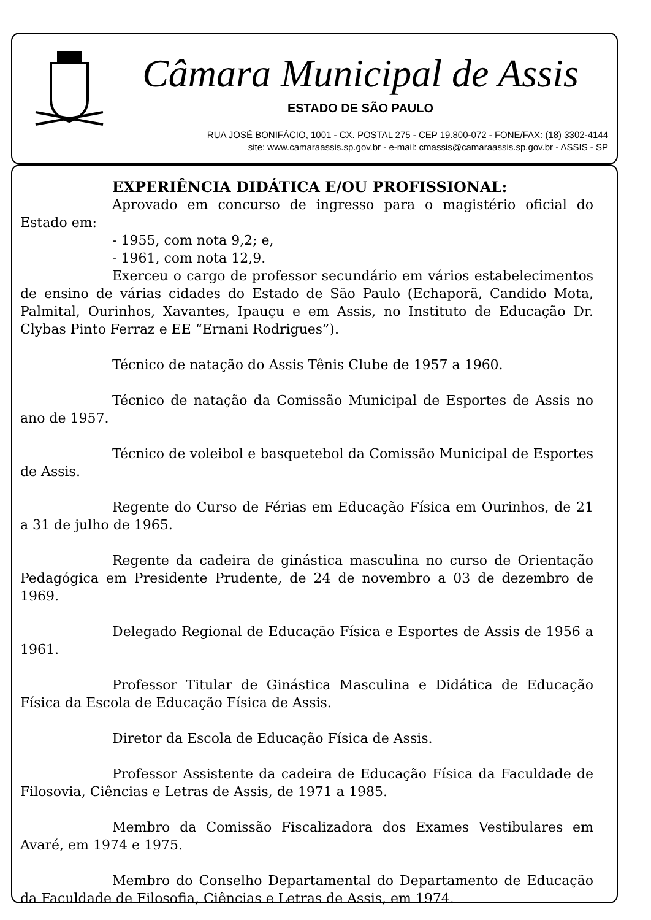Câmara Municipal de Assis
ESTADO DE SÃO PAULO
RUA JOSÉ BONIFÁCIO, 1001 - CX. POSTAL 275 - CEP 19.800-072 - FONE/FAX: (18) 3302-4144
site: www.camaraassis.sp.gov.br - e-mail: cmassis@camaraassis.sp.gov.br - ASSIS - SP
EXPERIÊNCIA DIDÁTICA E/OU PROFISSIONAL:
Aprovado em concurso de ingresso para o magistério oficial do Estado em:
- 1955, com nota 9,2; e,
- 1961, com nota 12,9.
Exerceu o cargo de professor secundário em vários estabelecimentos de ensino de várias cidades do Estado de São Paulo (Echaporã, Candido Mota, Palmital, Ourinhos, Xavantes, Ipauçu e em Assis, no Instituto de Educação Dr. Clybas Pinto Ferraz e EE “Ernani Rodrigues”).
Técnico de natação do Assis Tênis Clube de 1957 a 1960.
Técnico de natação da Comissão Municipal de Esportes de Assis no ano de 1957.
Técnico de voleibol e basquetebol da Comissão Municipal de Esportes de Assis.
Regente do Curso de Férias em Educação Física em Ourinhos, de 21 a 31 de julho de 1965.
Regente da cadeira de ginástica masculina no curso de Orientação Pedagógica em Presidente Prudente, de 24 de novembro a 03 de dezembro de 1969.
Delegado Regional de Educação Física e Esportes de Assis de 1956 a 1961.
Professor Titular de Ginástica Masculina e Didática de Educação Física da Escola de Educação Física de Assis.
Diretor da Escola de Educação Física de Assis.
Professor Assistente da cadeira de Educação Física da Faculdade de Filosovia, Ciências e Letras de Assis, de 1971 a 1985.
Membro da Comissão Fiscalizadora dos Exames Vestibulares em Avaré, em 1974 e 1975.
Membro do Conselho Departamental do Departamento de Educação da Faculdade de Filosofia, Ciências e Letras de Assis, em 1974.